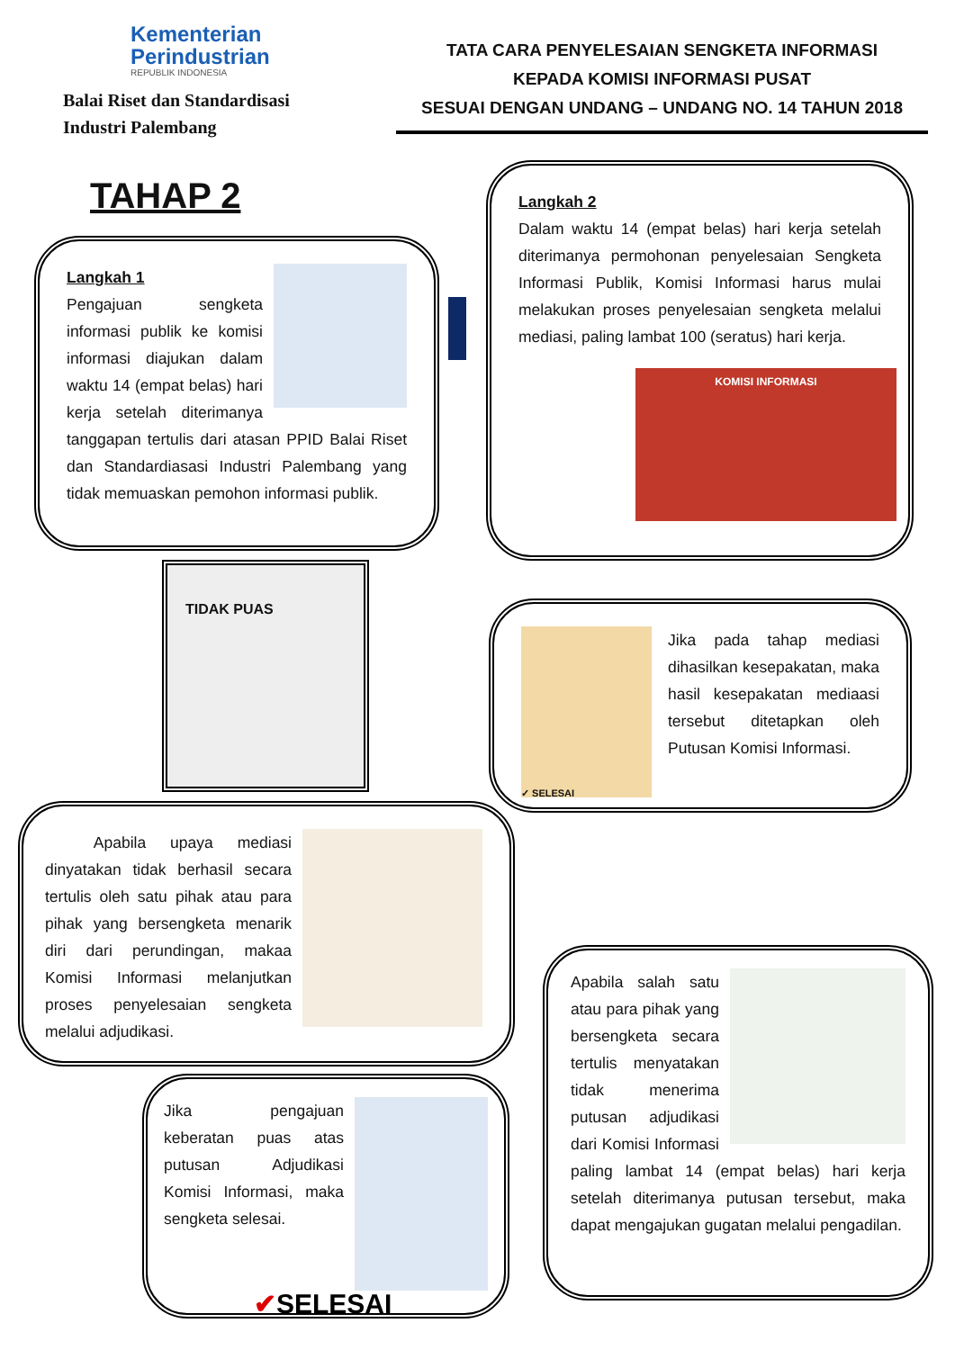Kementerian
Perindustrian
REPUBLIK INDONESIA
Balai Riset dan Standardisasi
Industri Palembang
TATA CARA PENYELESAIAN SENGKETA INFORMASI
KEPADA KOMISI INFORMASI PUSAT
SESUAI DENGAN UNDANG – UNDANG NO. 14 TAHUN 2018
TAHAP 2
Langkah 1
Pengajuan sengketa informasi publik ke komisi informasi diajukan dalam waktu 14 (empat belas) hari kerja setelah diterimanya tanggapan tertulis dari atasan PPID Balai Riset dan Standardiasasi Industri Palembang yang tidak memuaskan pemohon informasi publik.
Langkah 2
Dalam waktu 14 (empat belas) hari kerja setelah diterimanya permohonan penyelesaian Sengketa Informasi Publik, Komisi Informasi harus mulai melakukan proses penyelesaian sengketa melalui mediasi, paling lambat 100 (seratus) hari kerja.
KOMISI INFORMASI
TIDAK PUAS
✓ SELESAI
Jika pada tahap mediasi dihasilkan kesepakatan, maka hasil kesepakatan mediaasi tersebut ditetapkan oleh Putusan Komisi Informasi.
Apabila upaya mediasi dinyatakan tidak berhasil secara tertulis oleh satu pihak atau para pihak yang bersengketa menarik diri dari perundingan, makaa Komisi Informasi melanjutkan proses penyelesaian sengketa melalui adjudikasi.
Jika pengajuan keberatan puas atas putusan Adjudikasi Komisi Informasi, maka sengketa selesai.
✔SELESAI
Apabila salah satu atau para pihak yang bersengketa secara tertulis menyatakan tidak menerima putusan adjudikasi dari Komisi Informasi paling lambat 14 (empat belas) hari kerja setelah diterimanya putusan tersebut, maka dapat mengajukan gugatan melalui pengadilan.